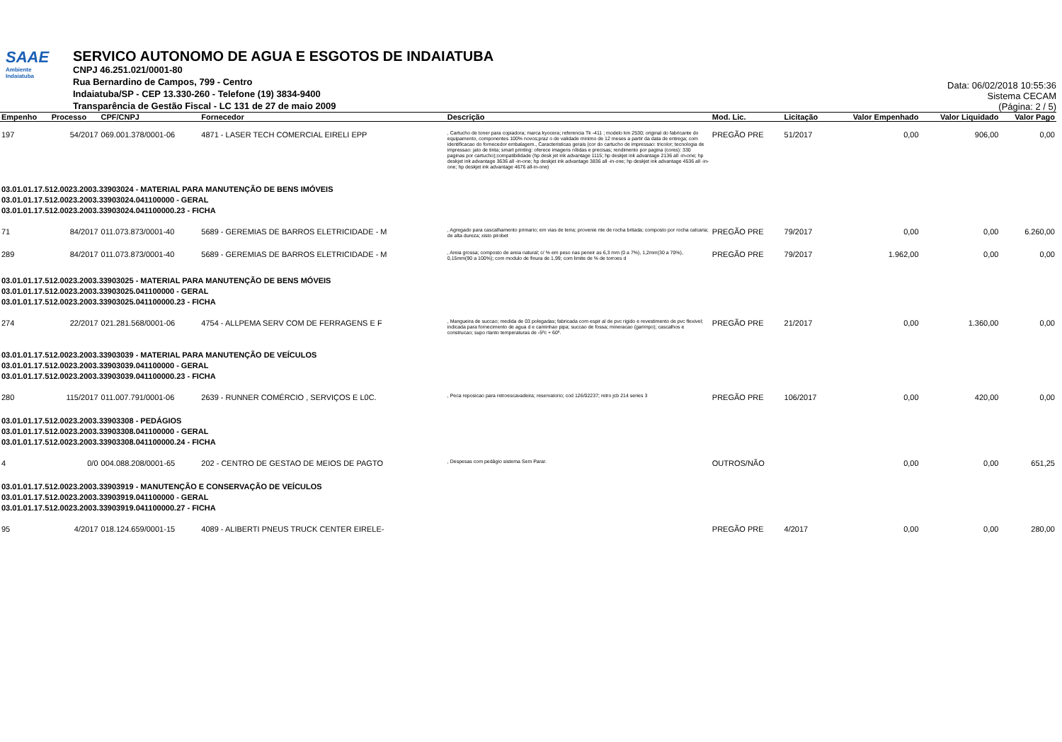SAAE
Ambiente
Indaiatuba
SERVICO AUTONOMO DE AGUA E ESGOTOS DE INDAIATUBA
CNPJ 46.251.021/0001-80
Rua Bernardino de Campos, 799 - Centro
Indaiatuba/SP - CEP 13.330-260 - Telefone (19) 3834-9400
Transparência de Gestão Fiscal - LC 131 de 27 de maio 2009
Data: 06/02/2018 10:55:36
Sistema CECAM
(Página: 2 / 5)
| Empenho | Processo | CPF/CNPJ | Fornecedor | Descrição | Mod. Lic. | Licitação | Valor Empenhado | Valor Liquidado | Valor Pago |
| --- | --- | --- | --- | --- | --- | --- | --- | --- | --- |
| 197 | 54/2017 | 069.001.378/0001-06 | 4871 - LASER TECH COMERCIAL EIRELI EPP | , Cartucho de toner para copiadora; marca kyocera; referencia Tk -411 ; modelo km 2530; original do fabricante do equipamento, componentes 100% novos;praz o de validade minimo de 12 meses a partir da data de entrega; com identificacao do fornecedor embalagem., Caracteristicas gerais (cor do cartucho de impressao: tricolor; tecnologia de impressao: jato de tinta; smart printing: oferece imagens nítidas e precisas; rendimento por pagina (cores): 330 paginas por cartucho);compatibilidade (hp desk jet ink advantage 1115; hp deskjet ink advantage 2136 all -in-one; hp deskjet ink advantage 3636 all -in-one; hp deskjet ink advantage 3836 all -in-one; hp deskjet ink advantage 4536 all -in-one; hp deskjet ink advantage 4676 all-in-one) | PREGÃO PRE | 51/2017 | 0,00 | 906,00 | 0,00 |
| 03.01.01.17.512.0023.2003.33903024 - MATERIAL PARA MANUTENÇÃO DE BENS IMÓVEIS 03.01.01.17.512.0023.2003.33903024.041100000 - GERAL 03.01.01.17.512.0023.2003.33903024.041100000.23 - FICHA | | | | | | | | | |
| 71 | 84/2017 | 011.073.873/0001-40 | 5689 - GEREMIAS DE BARROS ELETRICIDADE - M | , Agregado para cascalhamento primario; em vias de terra; provenie nte de rocha britada; composto por rocha calcaria; de alta dureza; xisto pirobet | PREGÃO PRE | 79/2017 | 0,00 | 0,00 | 6.260,00 |
| 289 | 84/2017 | 011.073.873/0001-40 | 5689 - GEREMIAS DE BARROS ELETRICIDADE - M | , Areia grossa; composto de areia natural; c/ % em peso nas peneir as 6,3 mm (0 a 7%), 1,2mm(30 a 70%), 0,15mm(90 a 100%); com modulo de finura de 1,99; com limite de % de torroes d | PREGÃO PRE | 79/2017 | 1.962,00 | 0,00 | 0,00 |
| 03.01.01.17.512.0023.2003.33903025 - MATERIAL PARA MANUTENÇÃO DE BENS MÓVEIS 03.01.01.17.512.0023.2003.33903025.041100000 - GERAL 03.01.01.17.512.0023.2003.33903025.041100000.23 - FICHA | | | | | | | | | |
| 274 | 22/2017 | 021.281.568/0001-06 | 4754 - ALLPEMA SERV COM DE FERRAGENS E F | , Mangueira de succao; medida de 03 polegadas; fabricada com espir al de pvc rigido e revestimento de pvc flexivel; indicada para fornecimento de agua d e caminhao pipa; succao de fossa; mineracao (garimpo); cascalhos e construcao; supo rtanto temperaturas de -5ºc + 60º. | PREGÃO PRE | 21/2017 | 0,00 | 1.360,00 | 0,00 |
| 03.01.01.17.512.0023.2003.33903039 - MATERIAL PARA MANUTENÇÃO DE VEÍCULOS 03.01.01.17.512.0023.2003.33903039.041100000 - GERAL 03.01.01.17.512.0023.2003.33903039.041100000.23 - FICHA | | | | | | | | | |
| 280 | 115/2017 | 011.007.791/0001-06 | 2639 - RUNNER COMÉRCIO , SERVIÇOS E L0C. | , Peca reposicao para retroescavadeira; reservatorio; cod 126/02237; retro jcb 214 series 3 | PREGÃO PRE | 106/2017 | 0,00 | 420,00 | 0,00 |
| 03.01.01.17.512.0023.2003.33903308 - PEDÁGIOS 03.01.01.17.512.0023.2003.33903308.041100000 - GERAL 03.01.01.17.512.0023.2003.33903308.041100000.24 - FICHA | | | | | | | | | |
| 4 | 0/0 | 004.088.208/0001-65 | 202 - CENTRO DE GESTAO DE MEIOS DE PAGTO | , Despesas com pedágio sistema Sem Parar. | OUTROS/NÃO | | 0,00 | 0,00 | 651,25 |
| 03.01.01.17.512.0023.2003.33903919 - MANUTENÇÃO E CONSERVAÇÃO DE VEÍCULOS 03.01.01.17.512.0023.2003.33903919.041100000 - GERAL 03.01.01.17.512.0023.2003.33903919.041100000.27 - FICHA | | | | | | | | | |
| 95 | 4/2017 | 018.124.659/0001-15 | 4089 - ALIBERTI PNEUS TRUCK CENTER EIRELE- | | PREGÃO PRE | 4/2017 | 0,00 | 0,00 | 280,00 |